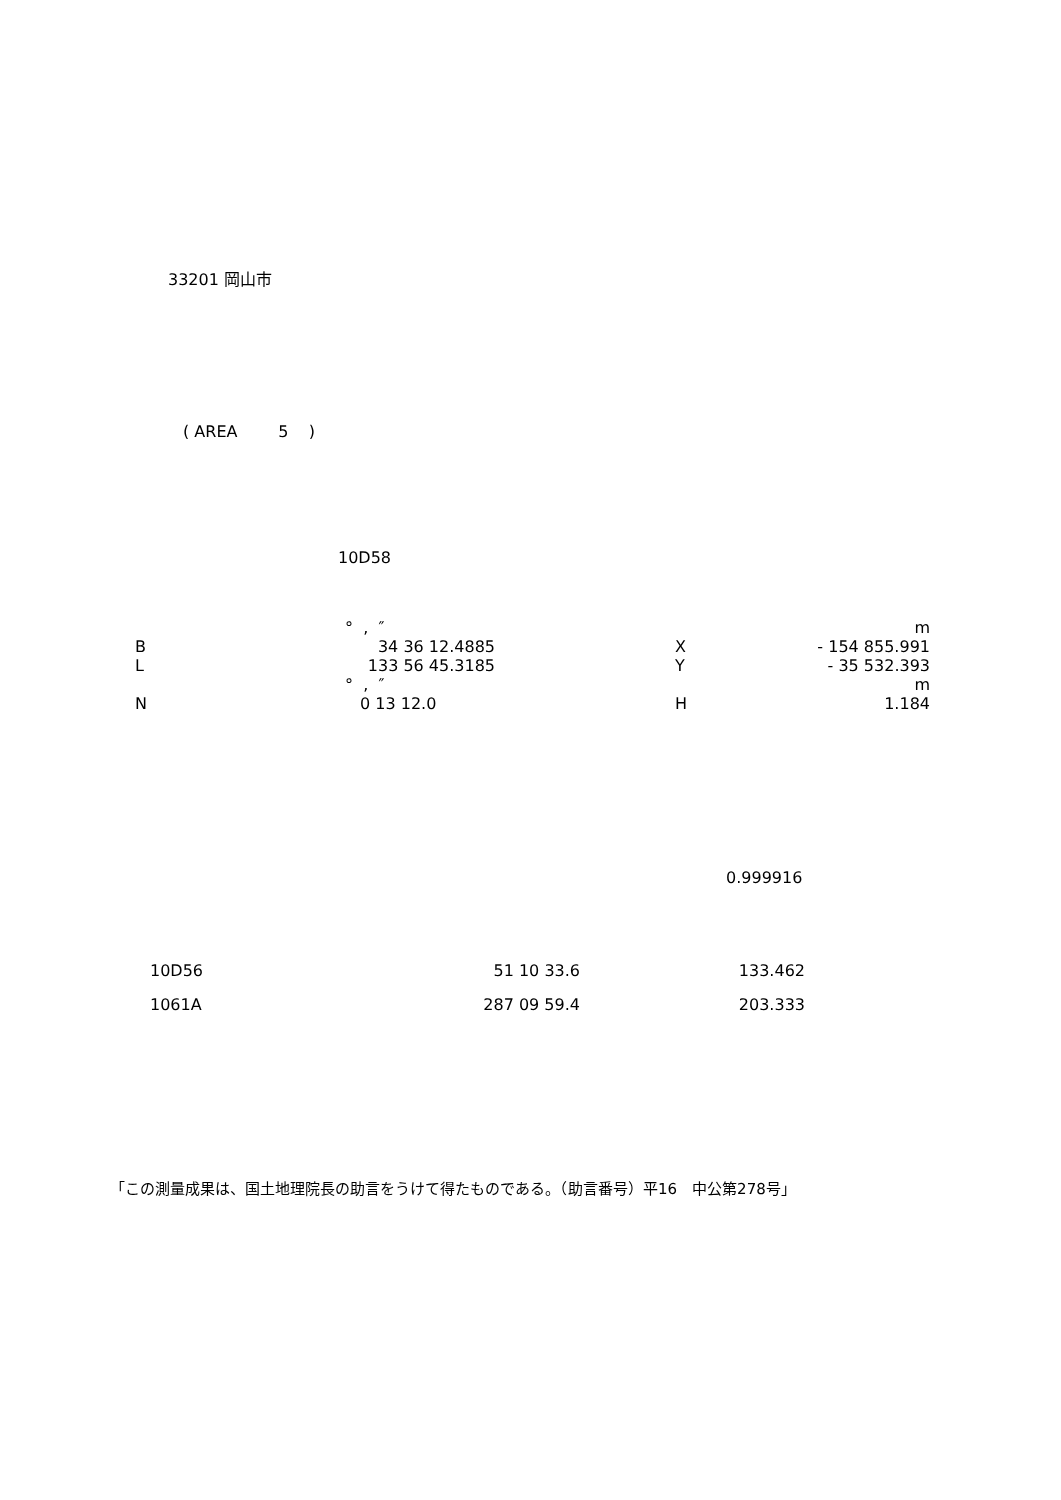33201 岡山市
( AREA 5 )
10D58
| | ° , ″ | | | m |
| B | 34 36 12.4885 | | X | - 154 855.991 |
| L | 133 56 45.3185 | | Y | - 35 532.393 |
| | ° , ″ | | | m |
| N | 0 13 12.0 | | H | 1.184 |
0.999916
| 10D56 | 51 10 33.6 | 133.462 |
| 1061A | 287 09 59.4 | 203.333 |
「この測量成果は、国土地理院長の助言をうけて得たものである。（助言番号）平16　中公第278号」